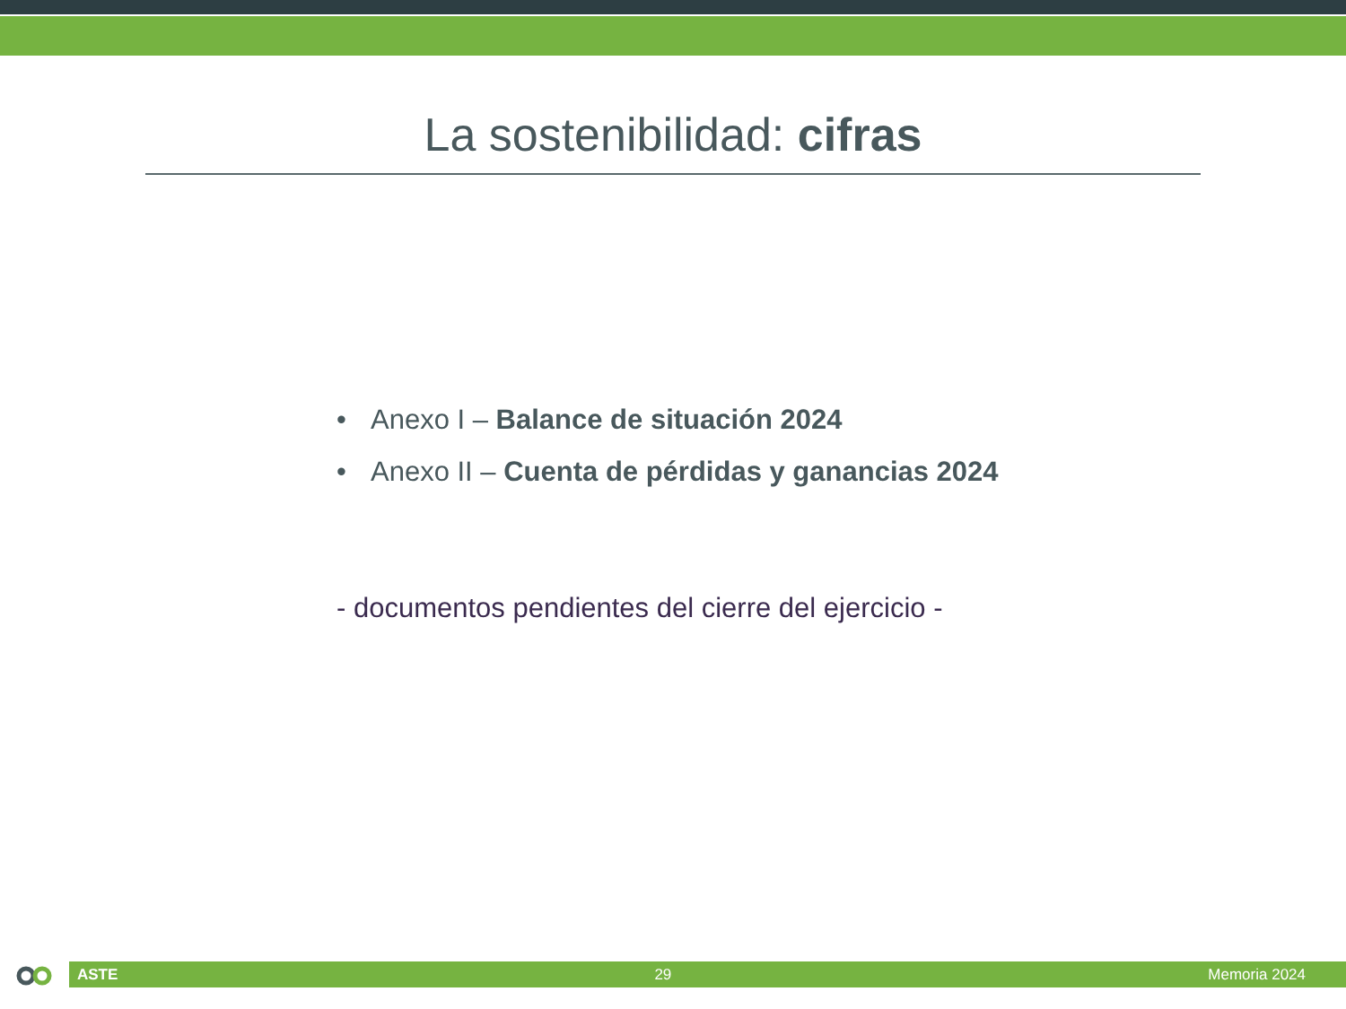La sostenibilidad: cifras
• Anexo I – Balance de situación 2024
• Anexo II – Cuenta de pérdidas y ganancias 2024
- documentos pendientes del cierre del ejercicio -
ASTE 29 Memoria 2024